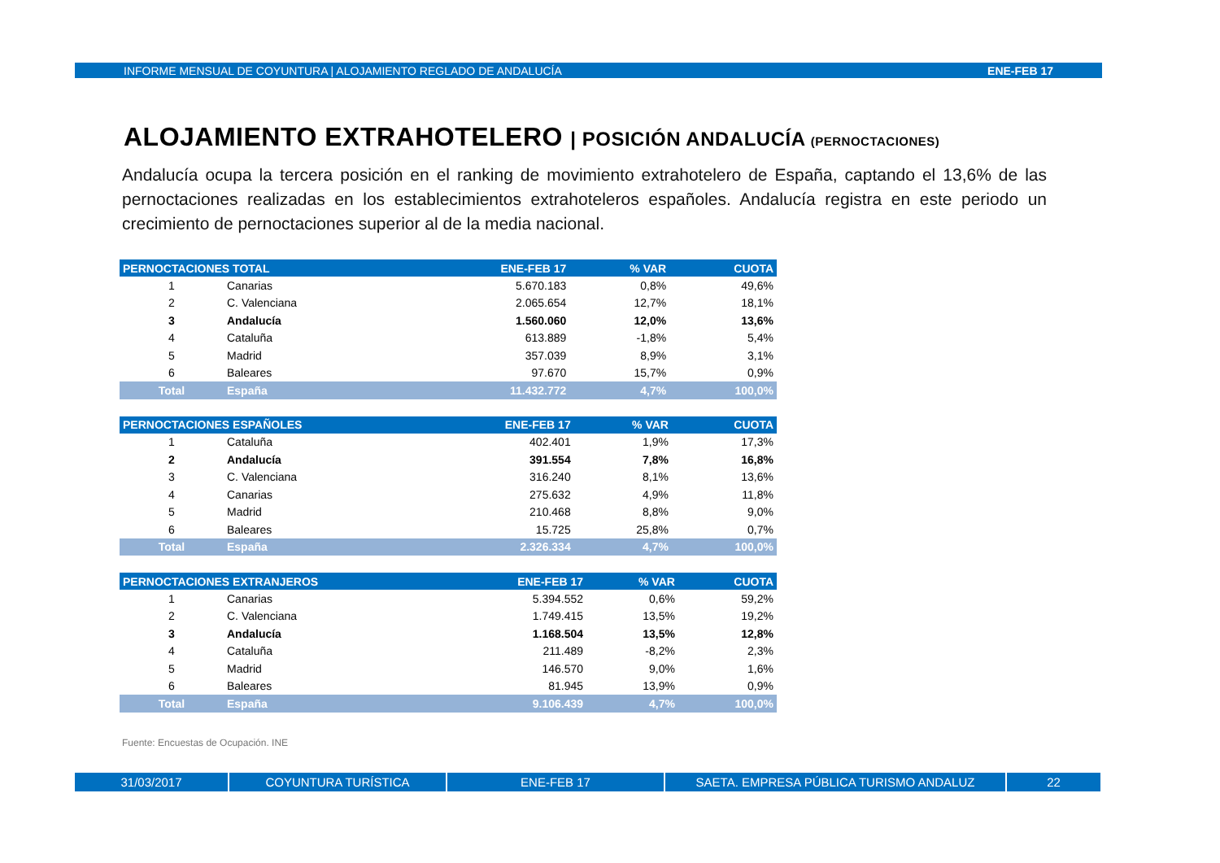INFORME MENSUAL DE COYUNTURA | ALOJAMIENTO REGLADO DE ANDALUCÍA ENE-FEB 17
ALOJAMIENTO EXTRAHOTELERO | POSICIÓN ANDALUCÍA (PERNOCTACIONES)
Andalucía ocupa la tercera posición en el ranking de movimiento extrahotelero de España, captando el 13,6% de las pernoctaciones realizadas en los establecimientos extrahoteleros españoles. Andalucía registra en este periodo un crecimiento de pernoctaciones superior al de la media nacional.
| PERNOCTACIONES TOTAL | | ENE-FEB 17 | % VAR | CUOTA |
| --- | --- | --- | --- | --- |
| 1 | Canarias | 5.670.183 | 0,8% | 49,6% |
| 2 | C. Valenciana | 2.065.654 | 12,7% | 18,1% |
| 3 | Andalucía | 1.560.060 | 12,0% | 13,6% |
| 4 | Cataluña | 613.889 | -1,8% | 5,4% |
| 5 | Madrid | 357.039 | 8,9% | 3,1% |
| 6 | Baleares | 97.670 | 15,7% | 0,9% |
| Total | España | 11.432.772 | 4,7% | 100,0% |
| PERNOCTACIONES ESPAÑOLES | | ENE-FEB 17 | % VAR | CUOTA |
| --- | --- | --- | --- | --- |
| 1 | Cataluña | 402.401 | 1,9% | 17,3% |
| 2 | Andalucía | 391.554 | 7,8% | 16,8% |
| 3 | C. Valenciana | 316.240 | 8,1% | 13,6% |
| 4 | Canarias | 275.632 | 4,9% | 11,8% |
| 5 | Madrid | 210.468 | 8,8% | 9,0% |
| 6 | Baleares | 15.725 | 25,8% | 0,7% |
| Total | España | 2.326.334 | 4,7% | 100,0% |
| PERNOCTACIONES EXTRANJEROS | | ENE-FEB 17 | % VAR | CUOTA |
| --- | --- | --- | --- | --- |
| 1 | Canarias | 5.394.552 | 0,6% | 59,2% |
| 2 | C. Valenciana | 1.749.415 | 13,5% | 19,2% |
| 3 | Andalucía | 1.168.504 | 13,5% | 12,8% |
| 4 | Cataluña | 211.489 | -8,2% | 2,3% |
| 5 | Madrid | 146.570 | 9,0% | 1,6% |
| 6 | Baleares | 81.945 | 13,9% | 0,9% |
| Total | España | 9.106.439 | 4,7% | 100,0% |
Fuente: Encuestas de Ocupación. INE
31/03/2017 COYUNTURA TURÍSTICA ENE-FEB 17 SAETA. EMPRESA PÚBLICA TURISMO ANDALUZ 22